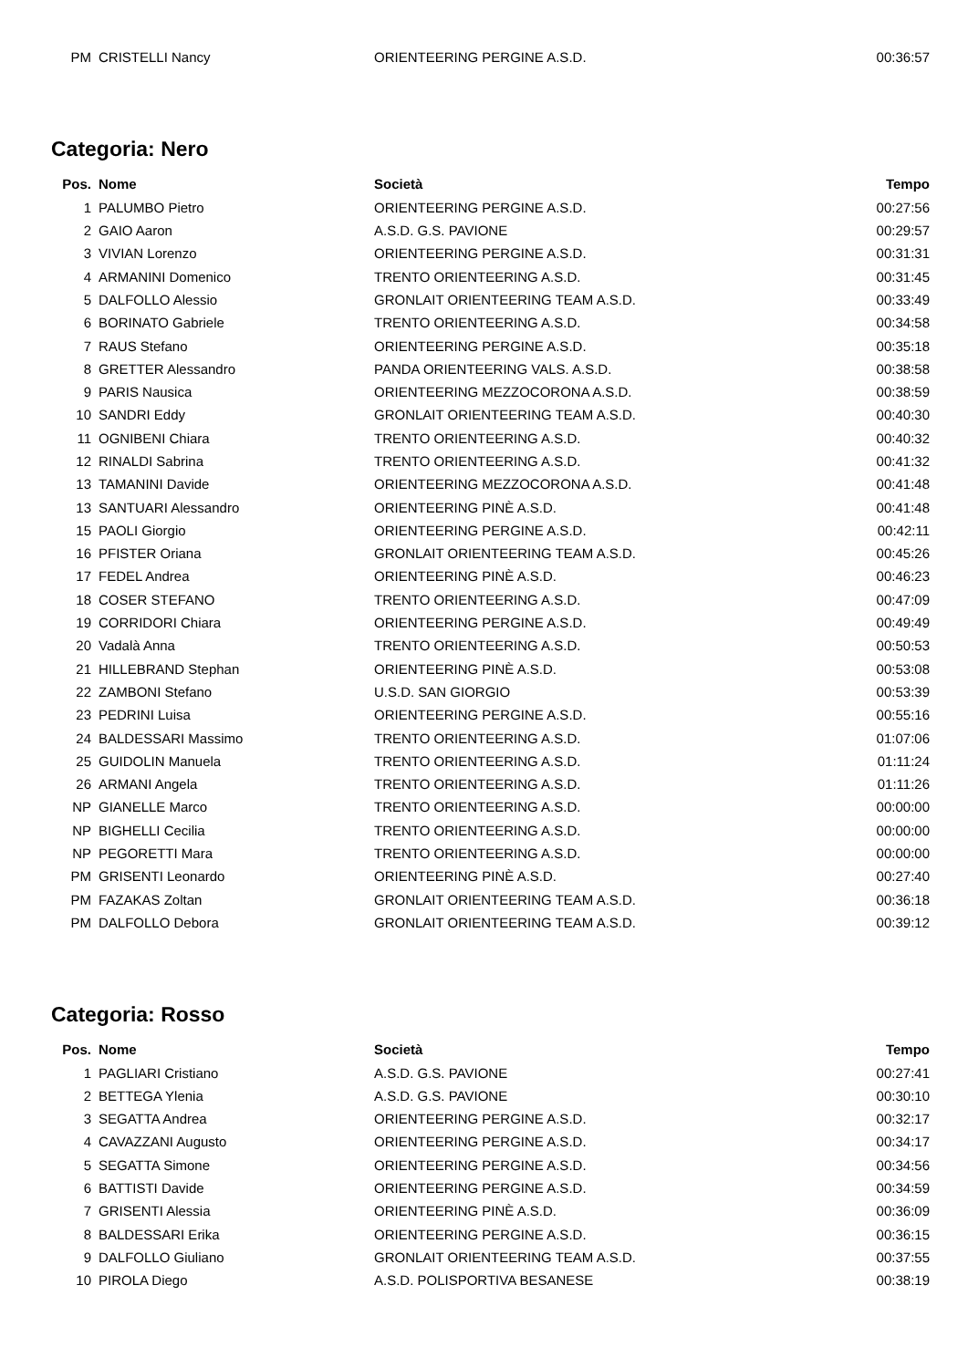| PM | CRISTELLI Nancy | ORIENTEERING PERGINE A.S.D. | 00:36:57 |
Categoria: Nero
| Pos. | Nome | Società | Tempo |
| --- | --- | --- | --- |
| 1 | PALUMBO Pietro | ORIENTEERING PERGINE A.S.D. | 00:27:56 |
| 2 | GAIO Aaron | A.S.D. G.S. PAVIONE | 00:29:57 |
| 3 | VIVIAN Lorenzo | ORIENTEERING PERGINE A.S.D. | 00:31:31 |
| 4 | ARMANINI Domenico | TRENTO ORIENTEERING A.S.D. | 00:31:45 |
| 5 | DALFOLLO Alessio | GRONLAIT ORIENTEERING TEAM A.S.D. | 00:33:49 |
| 6 | BORINATO Gabriele | TRENTO ORIENTEERING A.S.D. | 00:34:58 |
| 7 | RAUS Stefano | ORIENTEERING PERGINE A.S.D. | 00:35:18 |
| 8 | GRETTER Alessandro | PANDA ORIENTEERING VALS. A.S.D. | 00:38:58 |
| 9 | PARIS Nausica | ORIENTEERING MEZZOCORONA A.S.D. | 00:38:59 |
| 10 | SANDRI Eddy | GRONLAIT ORIENTEERING TEAM A.S.D. | 00:40:30 |
| 11 | OGNIBENI Chiara | TRENTO ORIENTEERING A.S.D. | 00:40:32 |
| 12 | RINALDI Sabrina | TRENTO ORIENTEERING A.S.D. | 00:41:32 |
| 13 | TAMANINI Davide | ORIENTEERING MEZZOCORONA A.S.D. | 00:41:48 |
| 13 | SANTUARI Alessandro | ORIENTEERING PINÈ A.S.D. | 00:41:48 |
| 15 | PAOLI Giorgio | ORIENTEERING PERGINE A.S.D. | 00:42:11 |
| 16 | PFISTER Oriana | GRONLAIT ORIENTEERING TEAM A.S.D. | 00:45:26 |
| 17 | FEDEL Andrea | ORIENTEERING PINÈ A.S.D. | 00:46:23 |
| 18 | COSER STEFANO | TRENTO ORIENTEERING A.S.D. | 00:47:09 |
| 19 | CORRIDORI Chiara | ORIENTEERING PERGINE A.S.D. | 00:49:49 |
| 20 | Vadalà Anna | TRENTO ORIENTEERING A.S.D. | 00:50:53 |
| 21 | HILLEBRAND Stephan | ORIENTEERING PINÈ A.S.D. | 00:53:08 |
| 22 | ZAMBONI Stefano | U.S.D. SAN GIORGIO | 00:53:39 |
| 23 | PEDRINI Luisa | ORIENTEERING PERGINE A.S.D. | 00:55:16 |
| 24 | BALDESSARI Massimo | TRENTO ORIENTEERING A.S.D. | 01:07:06 |
| 25 | GUIDOLIN Manuela | TRENTO ORIENTEERING A.S.D. | 01:11:24 |
| 26 | ARMANI Angela | TRENTO ORIENTEERING A.S.D. | 01:11:26 |
| NP | GIANELLE Marco | TRENTO ORIENTEERING A.S.D. | 00:00:00 |
| NP | BIGHELLI Cecilia | TRENTO ORIENTEERING A.S.D. | 00:00:00 |
| NP | PEGORETTI Mara | TRENTO ORIENTEERING A.S.D. | 00:00:00 |
| PM | GRISENTI Leonardo | ORIENTEERING PINÈ A.S.D. | 00:27:40 |
| PM | FAZAKAS Zoltan | GRONLAIT ORIENTEERING TEAM A.S.D. | 00:36:18 |
| PM | DALFOLLO Debora | GRONLAIT ORIENTEERING TEAM A.S.D. | 00:39:12 |
Categoria: Rosso
| Pos. | Nome | Società | Tempo |
| --- | --- | --- | --- |
| 1 | PAGLIARI Cristiano | A.S.D. G.S. PAVIONE | 00:27:41 |
| 2 | BETTEGA Ylenia | A.S.D. G.S. PAVIONE | 00:30:10 |
| 3 | SEGATTA Andrea | ORIENTEERING PERGINE A.S.D. | 00:32:17 |
| 4 | CAVAZZANI Augusto | ORIENTEERING PERGINE A.S.D. | 00:34:17 |
| 5 | SEGATTA Simone | ORIENTEERING PERGINE A.S.D. | 00:34:56 |
| 6 | BATTISTI Davide | ORIENTEERING PERGINE A.S.D. | 00:34:59 |
| 7 | GRISENTI Alessia | ORIENTEERING PINÈ A.S.D. | 00:36:09 |
| 8 | BALDESSARI Erika | ORIENTEERING PERGINE A.S.D. | 00:36:15 |
| 9 | DALFOLLO Giuliano | GRONLAIT ORIENTEERING TEAM A.S.D. | 00:37:55 |
| 10 | PIROLA Diego | A.S.D. POLISPORTIVA BESANESE | 00:38:19 |